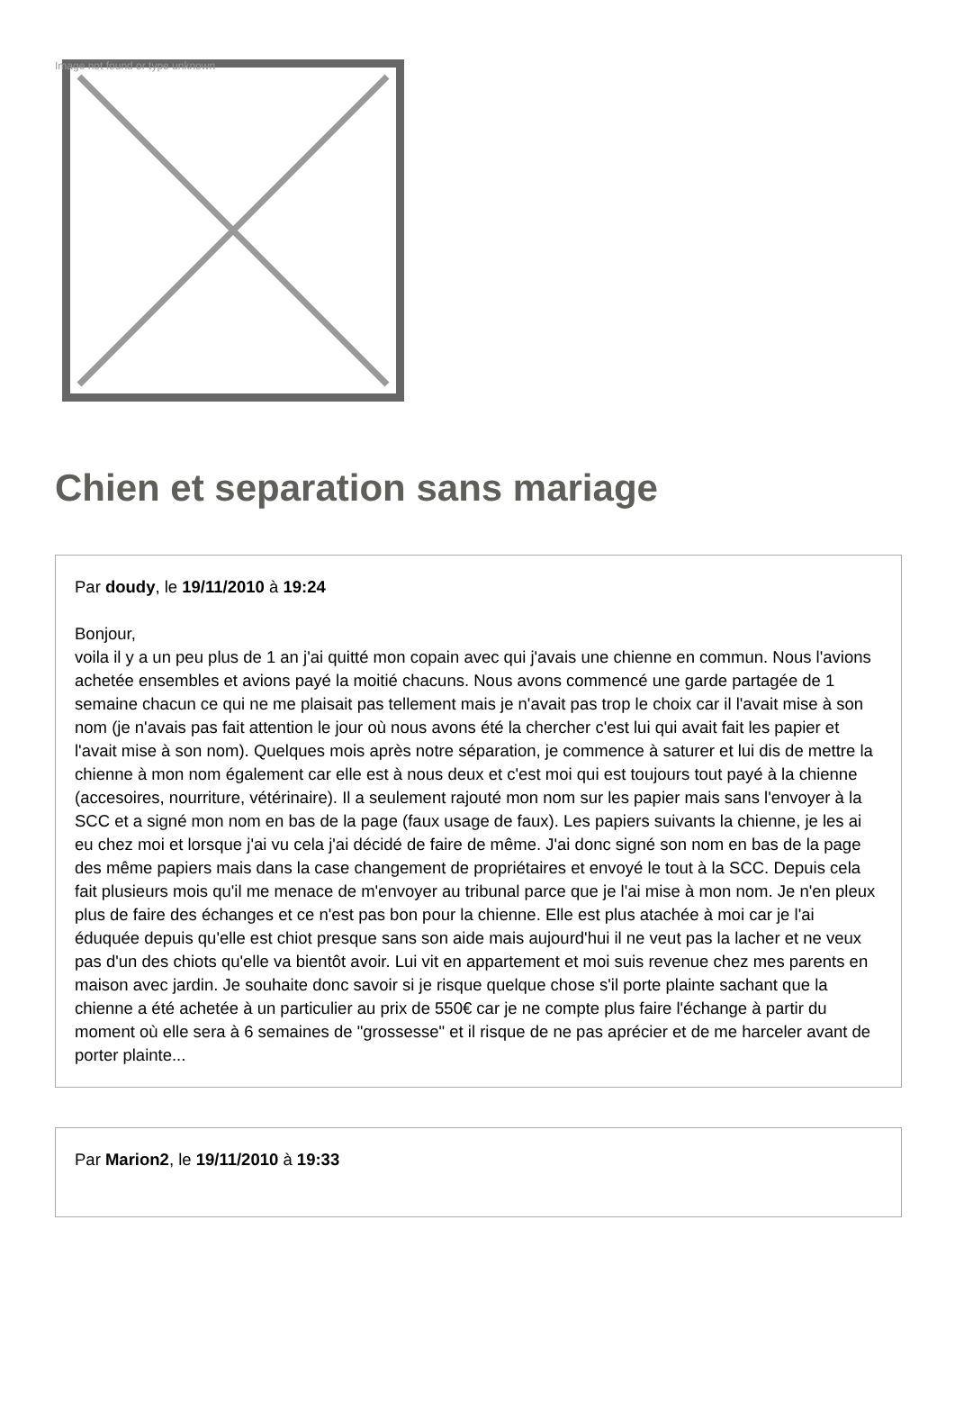Image not found or type unknown
Chien et separation sans mariage
Par doudy, le 19/11/2010 à 19:24
Bonjour,
voila il y a un peu plus de 1 an j'ai quitté mon copain avec qui j'avais une chienne en commun. Nous l'avions achetée ensembles et avions payé la moitié chacuns. Nous avons commencé une garde partagée de 1 semaine chacun ce qui ne me plaisait pas tellement mais je n'avait pas trop le choix car il l'avait mise à son nom (je n'avais pas fait attention le jour où nous avons été la chercher c'est lui qui avait fait les papier et l'avait mise à son nom). Quelques mois après notre séparation, je commence à saturer et lui dis de mettre la chienne à mon nom également car elle est à nous deux et c'est moi qui est toujours tout payé à la chienne (accesoires, nourriture, vétérinaire). Il a seulement rajouté mon nom sur les papier mais sans l'envoyer à la SCC et a signé mon nom en bas de la page (faux usage de faux). Les papiers suivants la chienne, je les ai eu chez moi et lorsque j'ai vu cela j'ai décidé de faire de même. J'ai donc signé son nom en bas de la page des même papiers mais dans la case changement de propriétaires et envoyé le tout à la SCC. Depuis cela fait plusieurs mois qu'il me menace de m'envoyer au tribunal parce que je l'ai mise à mon nom. Je n'en pleux plus de faire des échanges et ce n'est pas bon pour la chienne. Elle est plus atachée à moi car je l'ai éduquée depuis qu'elle est chiot presque sans son aide mais aujourd'hui il ne veut pas la lacher et ne veux pas d'un des chiots qu'elle va bientôt avoir. Lui vit en appartement et moi suis revenue chez mes parents en maison avec jardin. Je souhaite donc savoir si je risque quelque chose s'il porte plainte sachant que la chienne a été achetée à un particulier au prix de 550€ car je ne compte plus faire l'échange à partir du moment où elle sera à 6 semaines de "grossesse" et il risque de ne pas aprécier et de me harceler avant de porter plainte...
Par Marion2, le 19/11/2010 à 19:33